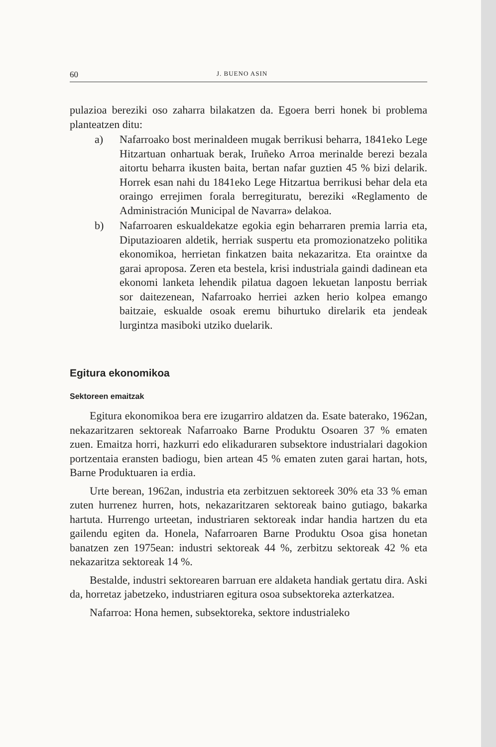60 J. BUENO ASIN
pulazioa bereziki oso zaharra bilakatzen da. Egoera berri honek bi problema planteatzen ditu:
a) Nafarroako bost merinaldeen mugak berrikusi beharra, 1841eko Lege Hitzartuan onhartuak berak, Iruñeko Arroa merinalde berezi bezala aitortu beharra ikusten baita, bertan nafar guztien 45 % bizi delarik. Horrek esan nahi du 1841eko Lege Hitzartua berrikusi behar dela eta oraingo errejimen forala berregituratu, bereziki «Reglamento de Administración Municipal de Navarra» delakoa.
b) Nafarroaren eskualdekatze egokia egin beharraren premia larria eta, Diputazioaren aldetik, herriak suspertu eta promozionatzeko politika ekonomikoa, herrietan finkatzen baita nekazaritza. Eta oraintxe da garai aproposa. Zeren eta bestela, krisi industriala gaindi dadinean eta ekonomi lanketa lehendik pilatua dagoen lekuetan lanpostu berriak sor daitezenean, Nafarroako herriei azken herio kolpea emango baitzaie, eskualde osoak eremu bihurtuko direlarik eta jendeak lurgintza masiboki utziko duelarik.
Egitura ekonomikoa
Sektoreen emaitzak
Egitura ekonomikoa bera ere izugarriro aldatzen da. Esate baterako, 1962an, nekazaritzaren sektoreak Nafarroako Barne Produktu Osoaren 37 % ematen zuen. Emaitza horri, hazkurri edo elikaduraren subsektore industrialari dagokion portzentaia eransten badiogu, bien artean 45 % ematen zuten garai hartan, hots, Barne Produktuaren ia erdia.
Urte berean, 1962an, industria eta zerbitzuen sektoreek 30% eta 33 % eman zuten hurrenez hurren, hots, nekazaritzaren sektoreak baino gutiago, bakarka hartuta. Hurrengo urteetan, industriaren sektoreak indar handia hartzen du eta gailendu egiten da. Honela, Nafarroaren Barne Produktu Osoa gisa honetan banatzen zen 1975ean: industri sektoreak 44 %, zerbitzu sektoreak 42 % eta nekazaritza sektoreak 14 %.
Bestalde, industri sektorearen barruan ere aldaketa handiak gertatu dira. Aski da, horretaz jabetzeko, industriaren egitura osoa subsektoreka azterkatzea.
Nafarroa: Hona hemen, subsektoreka, sektore industrialeko